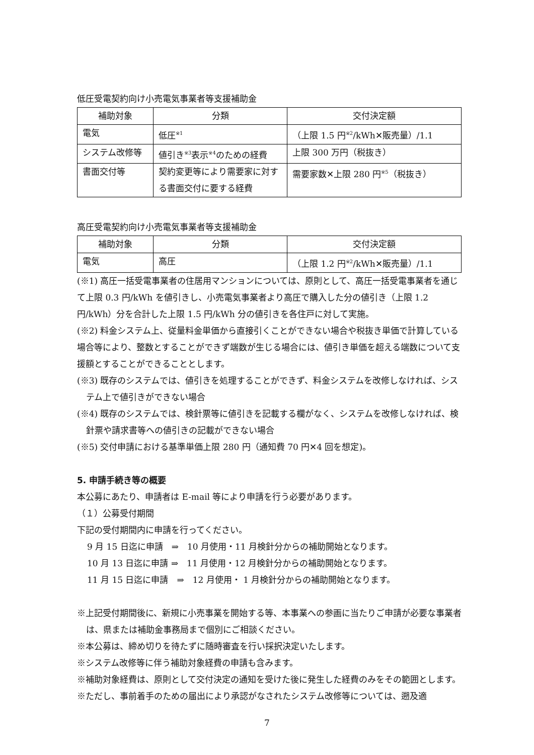低圧受電契約向け小売電気事業者等支援補助金
| 補助対象 | 分類 | 交付決定額 |
| --- | --- | --- |
| 電気 | 低圧<sup>※1</sup> | （上限 1.5 円<sup>※2</sup>/kWh✕販売量）/1.1 |
| システム改修等 | 値引き<sup>※3</sup>表示<sup>※4</sup>のための経費 | 上限 300 万円（税抜き） |
| 書面交付等 | 契約変更等により需要家に対する書面交付に要する経費 | 需要家数✕上限 280 円<sup>※5</sup>（税抜き） |
高圧受電契約向け小売電気事業者等支援補助金
| 補助対象 | 分類 | 交付決定額 |
| --- | --- | --- |
| 電気 | 高圧 | （上限 1.2 円<sup>※2</sup>/kWh✕販売量）/1.1 |
(※1) 高圧一括受電事業者の住居用マンションについては、原則として、高圧一括受電事業者を通じて上限 0.3 円/kWh を値引きし、小売電気事業者より高圧で購入した分の値引き（上限 1.2 円/kWh）分を合計した上限 1.5 円/kWh 分の値引きを各住戸に対して実施。
(※2) 料金システム上、従量料金単価から直接引くことができない場合や税抜き単価で計算している場合等により、整数とすることができず端数が生じる場合には、値引き単価を超える端数について支援額とすることができることとします。
(※3) 既存のシステムでは、値引きを処理することができず、料金システムを改修しなければ、システム上で値引きができない場合
(※4) 既存のシステムでは、検針票等に値引きを記載する欄がなく、システムを改修しなければ、検針票や請求書等への値引きの記載ができない場合
(※5) 交付申請における基準単価上限 280 円（通知費 70 円✕4 回を想定)。
5. 申請手続き等の概要
本公募にあたり、申請者は E-mail 等により申請を行う必要があります。
（１）公募受付期間
下記の受付期間内に申請を行ってください。
9 月 15 日迄に申請　⇒　10 月使用・11 月検針分からの補助開始となります。
10 月 13 日迄に申請 ⇒　11 月使用・12 月検針分からの補助開始となります。
11 月 15 日迄に申請　⇒　12 月使用・ 1 月検針分からの補助開始となります。
※上記受付期間後に、新規に小売事業を開始する等、本事業への参画に当たりご申請が必要な事業者は、県または補助金事務局まで個別にご相談ください。
※本公募は、締め切りを待たずに随時審査を行い採択決定いたします。
※システム改修等に伴う補助対象経費の申請も含みます。
※補助対象経費は、原則として交付決定の通知を受けた後に発生した経費のみをその範囲とします。
※ただし、事前着手のための届出により承認がなされたシステム改修等については、遡及適
7